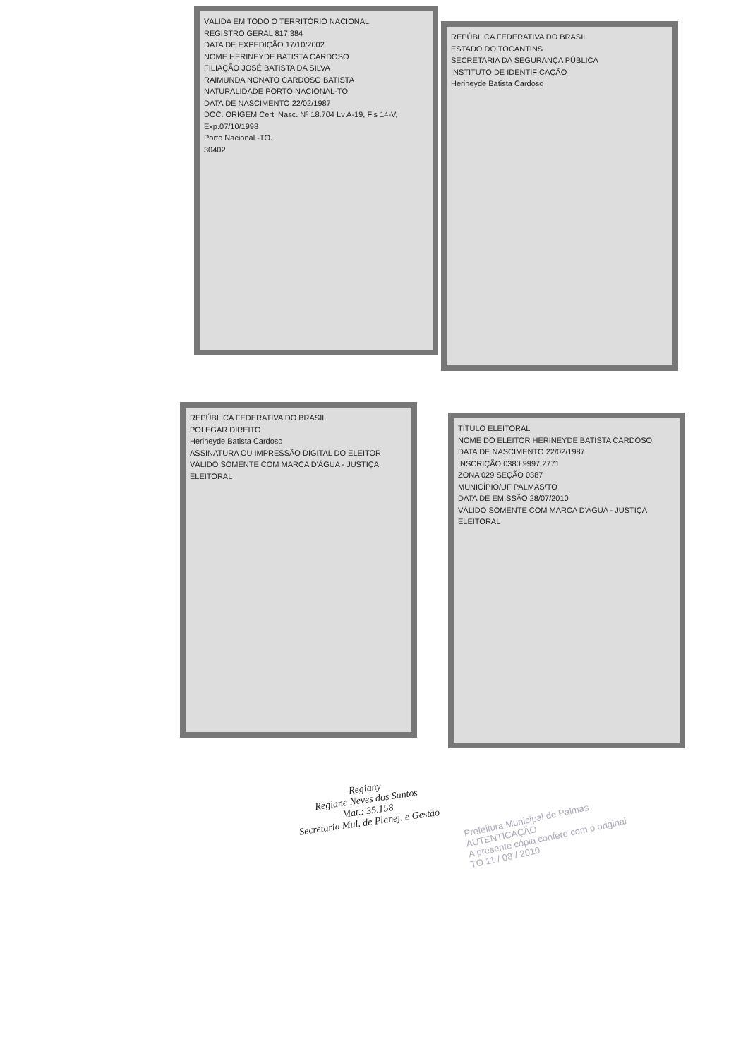VÁLIDA EM TODO O TERRITÓRIO NACIONAL
REGISTRO GERAL 817.384
DATA DE EXPEDIÇÃO 17/10/2002
NOME HERINEYDE BATISTA CARDOSO
FILIAÇÃO JOSÉ BATISTA DA SILVA
RAIMUNDA NONATO CARDOSO BATISTA
NATURALIDADE PORTO NACIONAL-TO
DATA DE NASCIMENTO 22/02/1987
DOC. ORIGEM Cert. Nasc. Nº 18.704 Lv A-19, Fls 14-V, Exp.07/10/1998
Porto Nacional -TO.
30402
REPÚBLICA FEDERATIVA DO BRASIL
ESTADO DO TOCANTINS
SECRETARIA DA SEGURANÇA PÚBLICA
INSTITUTO DE IDENTIFICAÇÃO
Herineyde Batista Cardoso
REPÚBLICA FEDERATIVA DO BRASIL
POLEGAR DIREITO
Herineyde Batista Cardoso
ASSINATURA OU IMPRESSÃO DIGITAL DO ELEITOR
VÁLIDO SOMENTE COM MARCA D'ÁGUA - JUSTIÇA ELEITORAL
TÍTULO ELEITORAL
NOME DO ELEITOR HERINEYDE BATISTA CARDOSO
DATA DE NASCIMENTO 22/02/1987
INSCRIÇÃO 0380 9997 2771
ZONA 029 SEÇÃO 0387
MUNICÍPIO/UF PALMAS/TO
DATA DE EMISSÃO 28/07/2010
VÁLIDO SOMENTE COM MARCA D'ÁGUA - JUSTIÇA ELEITORAL
Regiany
Regiane Neves dos Santos
Mat.: 35.158
Secretaria Mul. de Planej. e Gestão
Prefeitura Municipal de Palmas
AUTENTICAÇÃO
A presente cópia confere com o original
TO 11 / 08 / 2010